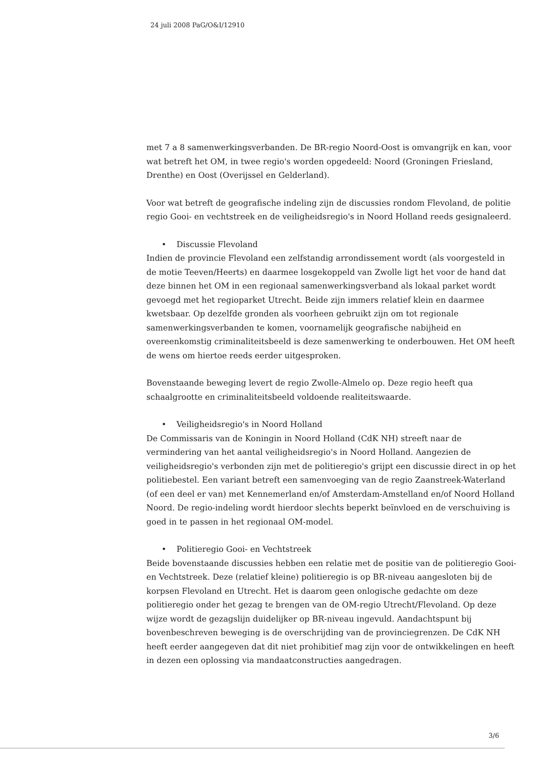24 juli 2008 PaG/O&I/12910
met 7 a 8 samenwerkingsverbanden. De BR-regio Noord-Oost is omvangrijk en kan, voor wat betreft het OM, in twee regio's worden opgedeeld: Noord (Groningen Friesland, Drenthe) en Oost (Overijssel en Gelderland).
Voor wat betreft de geografische indeling zijn de discussies rondom Flevoland, de politie regio Gooi- en vechtstreek en de veiligheidsregio's in Noord Holland reeds gesignaleerd.
• Discussie Flevoland
Indien de provincie Flevoland een zelfstandig arrondissement wordt (als voorgesteld in de motie Teeven/Heerts) en daarmee losgekoppeld van Zwolle ligt het voor de hand dat deze binnen het OM in een regionaal samenwerkingsverband als lokaal parket wordt gevoegd met het regioparket Utrecht. Beide zijn immers relatief klein en daarmee kwetsbaar. Op dezelfde gronden als voorheen gebruikt zijn om tot regionale samenwerkingsverbanden te komen, voornamelijk geografische nabijheid en overeenkomstig criminaliteitsbeeld is deze samenwerking te onderbouwen. Het OM heeft de wens om hiertoe reeds eerder uitgesproken.
Bovenstaande beweging levert de regio Zwolle-Almelo op. Deze regio heeft qua schaalgrootte en criminaliteitsbeeld voldoende realiteitswaarde.
• Veiligheidsregio's in Noord Holland
De Commissaris van de Koningin in Noord Holland (CdK NH) streeft naar de vermindering van het aantal veiligheidsregio's in Noord Holland. Aangezien de veiligheidsregio's verbonden zijn met de politieregio's grijpt een discussie direct in op het politiebestel. Een variant betreft een samenvoeging van de regio Zaanstreek-Waterland (of een deel er van) met Kennemerland en/of Amsterdam-Amstelland en/of Noord Holland Noord. De regio-indeling wordt hierdoor slechts beperkt beïnvloed en de verschuiving is goed in te passen in het regionaal OM-model.
• Politieregio Gooi- en Vechtstreek
Beide bovenstaande discussies hebben een relatie met de positie van de politieregio Gooi- en Vechtstreek. Deze (relatief kleine) politieregio is op BR-niveau aangesloten bij de korpsen Flevoland en Utrecht. Het is daarom geen onlogische gedachte om deze politieregio onder het gezag te brengen van de OM-regio Utrecht/Flevoland. Op deze wijze wordt de gezagslijn duidelijker op BR-niveau ingevuld. Aandachtspunt bij bovenbeschreven beweging is de overschrijding van de provinciegrenzen. De CdK NH heeft eerder aangegeven dat dit niet prohibitief mag zijn voor de ontwikkelingen en heeft in dezen een oplossing via mandaatconstructies aangedragen.
3/6